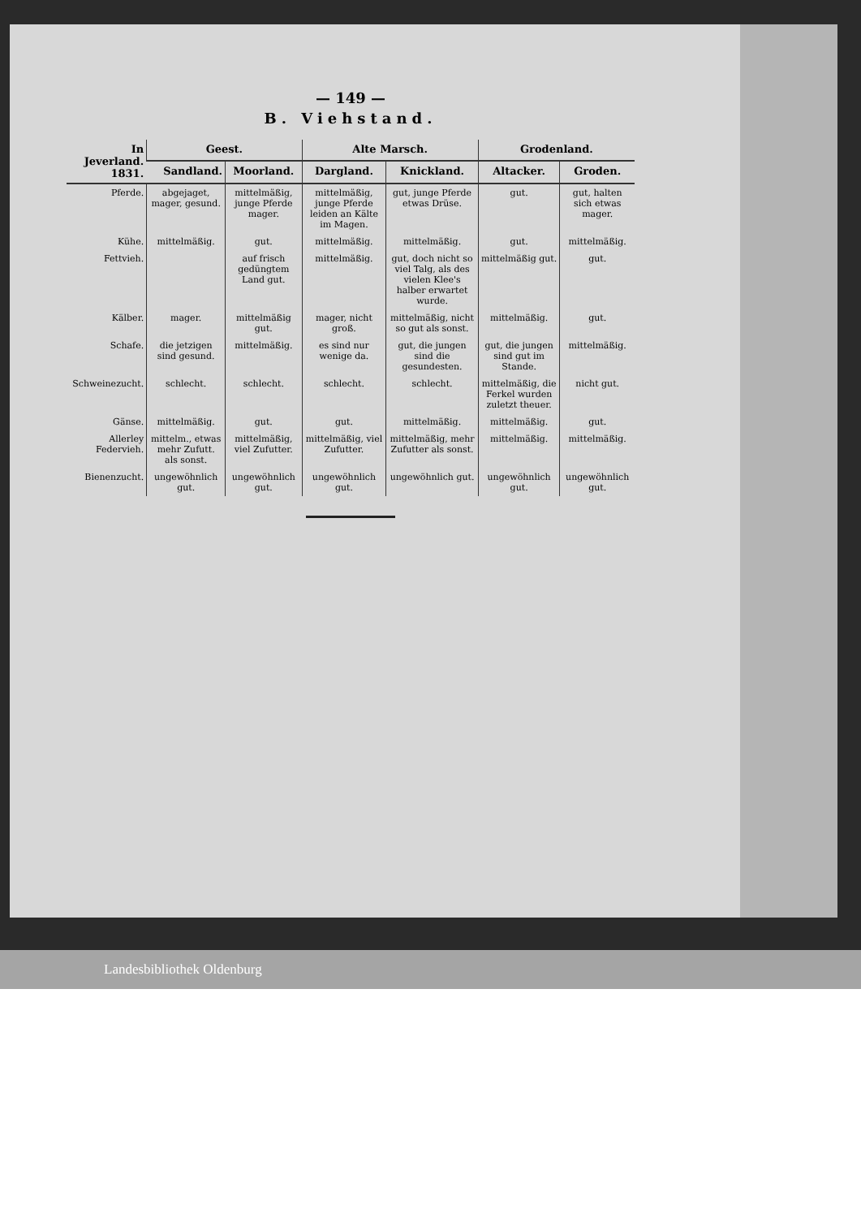— 149 —
B. Viehstand.
| In Jeverland. 1831. | Geest. | | Alte Marsch. | | Grodenland. | |
| --- | --- | --- | --- | --- | --- | --- |
| | Sandland. | Moorland. | Dargland. | Knickland. | Altacker. | Groden. |
| Pferde. | abgejaget, mager, gesund. | mittelmäßig, junge Pferde mager. | mittelmäßig, junge Pferde leiden an Kälte im Magen. | gut, junge Pferde etwas Drüse. | gut. | gut, halten sich etwas mager. |
| Kühe. | mittelmäßig. | gut. | mittelmäßig. | mittelmäßig. | gut. | mittelmäßig. |
| Fettvieh. | | auf frisch gedüngtem Land gut. | mittelmäßig. | gut, doch nicht so viel Talg, als des vielen Klee's halber erwartet wurde. | mittelmäßig gut. | gut. |
| Kälber. | mager. | mittelmäßig gut. | mager, nicht groß. | mittelmäßig, nicht so gut als sonst. | mittelmäßig. | gut. |
| Schafe. | die jetzigen sind gesund. | mittelmäßig. | es sind nur wenige da. | gut, die jungen sind die gesundesten. | gut, die jungen sind gut im Stande. | mittelmäßig. |
| Schweinezucht. | schlecht. | schlecht. | schlecht. | schlecht. | mittelmäßig, die Ferkel wurden zuletzt theuer. | nicht gut. |
| Gänse. | mittelmäßig. | gut. | gut. | mittelmäßig. | mittelmäßig. | gut. |
| Allerley Federvieh. | mittelm., etwas mehr Zufutt. als sonst. | mittelmäßig, viel Zufutter. | mittelmäßig, viel Zufutter. | mittelmäßig, mehr Zufutter als sonst. | mittelmäßig. | mittelmäßig. |
| Bienenzucht. | ungewöhnlich gut. | ungewöhnlich gut. | ungewöhnlich gut. | ungewöhnlich gut. | ungewöhnlich gut. | ungewöhnlich gut. |
Landesbibliothek Oldenburg